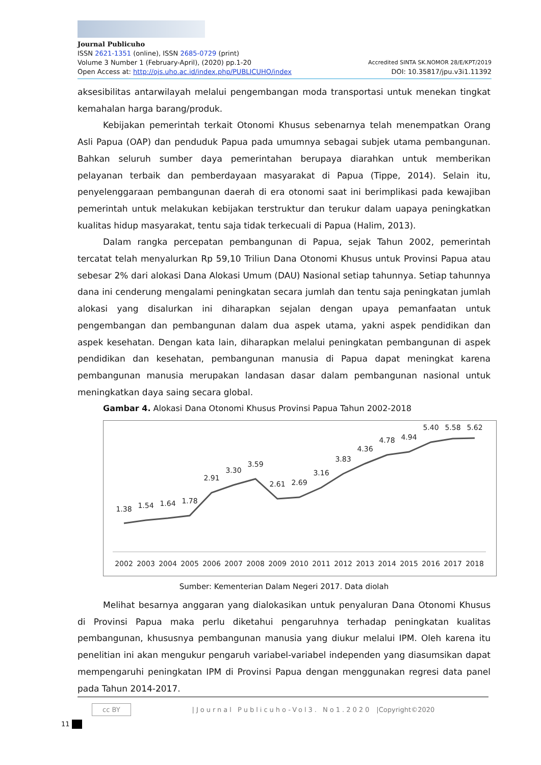Journal Publicuho
ISSN 2621-1351 (online), ISSN 2685-0729 (print)
Volume 3 Number 1 (February-April), (2020) pp.1-20 Accredited SINTA SK.NOMOR 28/E/KPT/2019
Open Access at: http://ojs.uho.ac.id/index.php/PUBLICUHO/index DOI: 10.35817/jpu.v3i1.11392
aksesibilitas antarwilayah melalui pengembangan moda transportasi untuk menekan tingkat kemahalan harga barang/produk.
Kebijakan pemerintah terkait Otonomi Khusus sebenarnya telah menempatkan Orang Asli Papua (OAP) dan penduduk Papua pada umumnya sebagai subjek utama pembangunan. Bahkan seluruh sumber daya pemerintahan berupaya diarahkan untuk memberikan pelayanan terbaik dan pemberdayaan masyarakat di Papua (Tippe, 2014). Selain itu, penyelenggaraan pembangunan daerah di era otonomi saat ini berimplikasi pada kewajiban pemerintah untuk melakukan kebijakan terstruktur dan terukur dalam uapaya peningkatkan kualitas hidup masyarakat, tentu saja tidak terkecuali di Papua (Halim, 2013).
Dalam rangka percepatan pembangunan di Papua, sejak Tahun 2002, pemerintah tercatat telah menyalurkan Rp 59,10 Triliun Dana Otonomi Khusus untuk Provinsi Papua atau sebesar 2% dari alokasi Dana Alokasi Umum (DAU) Nasional setiap tahunnya. Setiap tahunnya dana ini cenderung mengalami peningkatan secara jumlah dan tentu saja peningkatan jumlah alokasi yang disalurkan ini diharapkan sejalan dengan upaya pemanfaatan untuk pengembangan dan pembangunan dalam dua aspek utama, yakni aspek pendidikan dan aspek kesehatan. Dengan kata lain, diharapkan melalui peningkatan pembangunan di aspek pendidikan dan kesehatan, pembangunan manusia di Papua dapat meningkat karena pembangunan manusia merupakan landasan dasar dalam pembangunan nasional untuk meningkatkan daya saing secara global.
Gambar 4. Alokasi Dana Otonomi Khusus Provinsi Papua Tahun 2002-2018
1.38
1.54
1.64
1.78
2.91
3.30
3.59
2.61
2.69
3.16
3.83
4.36
4.78
4.94
5.40
5.58
5.62
2002
2003
2004
2005
2006
2007
2008
2009
2010
2011
2012
2013
2014
2015
2016
2017
2018
Sumber: Kementerian Dalam Negeri 2017. Data diolah
Melihat besarnya anggaran yang dialokasikan untuk penyaluran Dana Otonomi Khusus di Provinsi Papua maka perlu diketahui pengaruhnya terhadap peningkatan kualitas pembangunan, khususnya pembangunan manusia yang diukur melalui IPM. Oleh karena itu penelitian ini akan mengukur pengaruh variabel-variabel independen yang diasumsikan dapat mempengaruhi peningkatan IPM di Provinsi Papua dengan menggunakan regresi data panel pada Tahun 2014-2017.
11
cc BY |Journal Publicuho-Vol3. No1.2020 |Copyright©2020